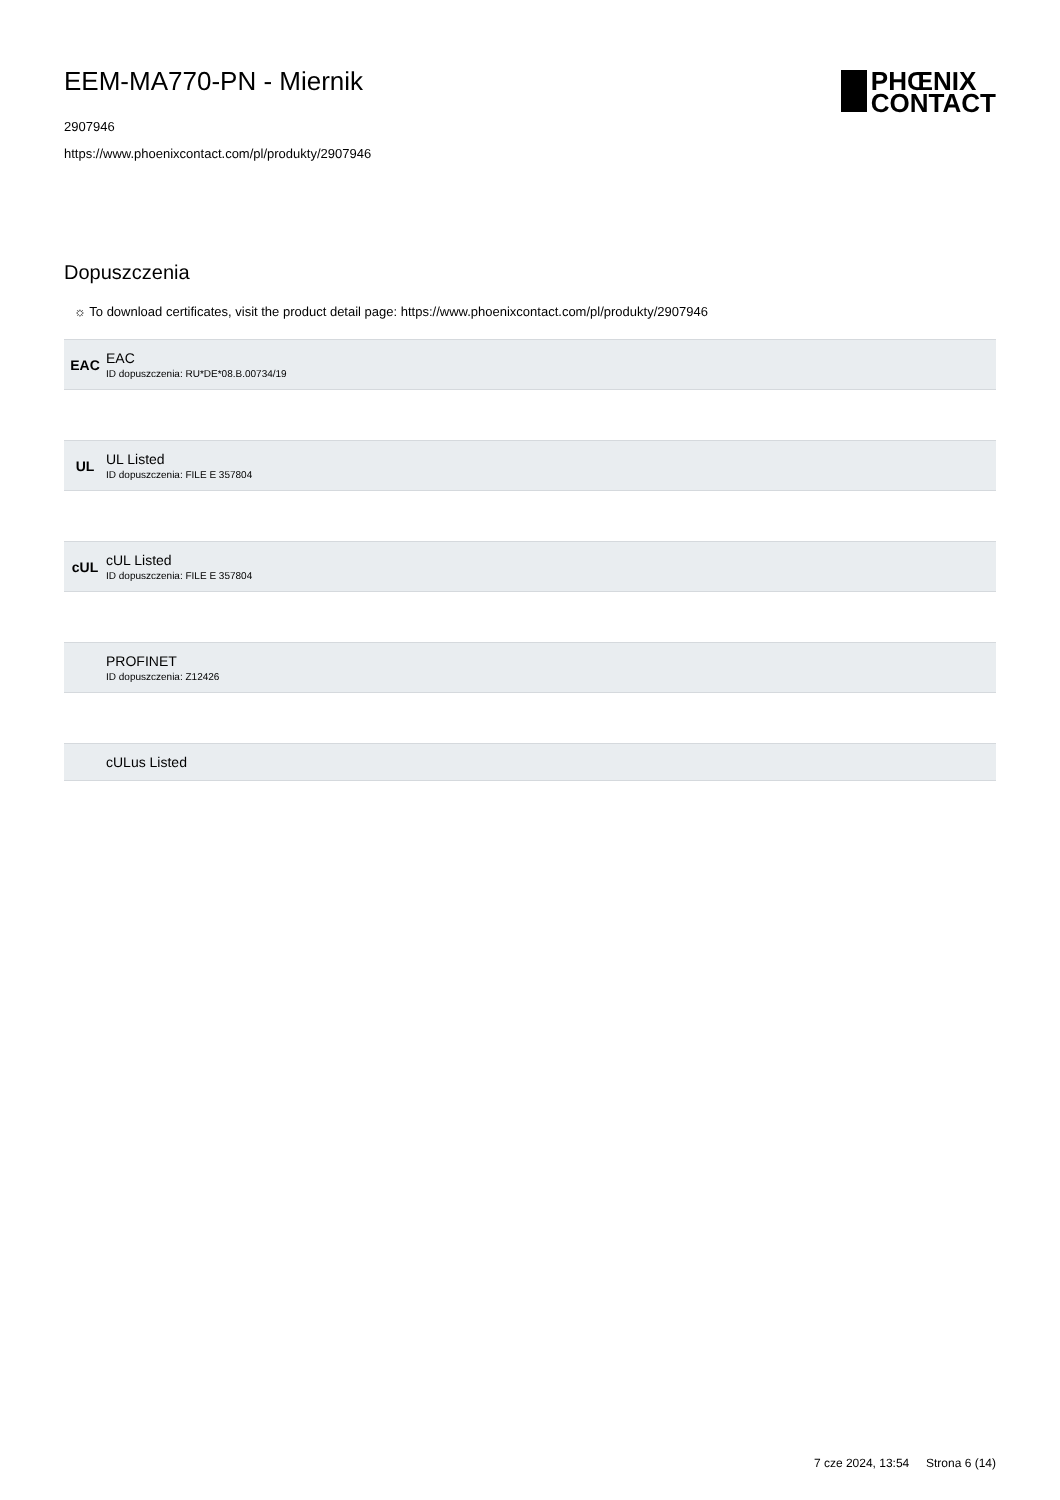EEM-MA770-PN - Miernik
2907946
https://www.phoenixcontact.com/pl/produkty/2907946
PHŒNIX
CONTACT
Dopuszczenia
☼ To download certificates, visit the product detail page: https://www.phoenixcontact.com/pl/produkty/2907946
EAC
EAC
ID dopuszczenia: RU*DE*08.B.00734/19
UL
UL Listed
ID dopuszczenia: FILE E 357804
cUL
cUL Listed
ID dopuszczenia: FILE E 357804
PROFINET
ID dopuszczenia: Z12426
cULus Listed
7 cze 2024, 13:54 Strona 6 (14)